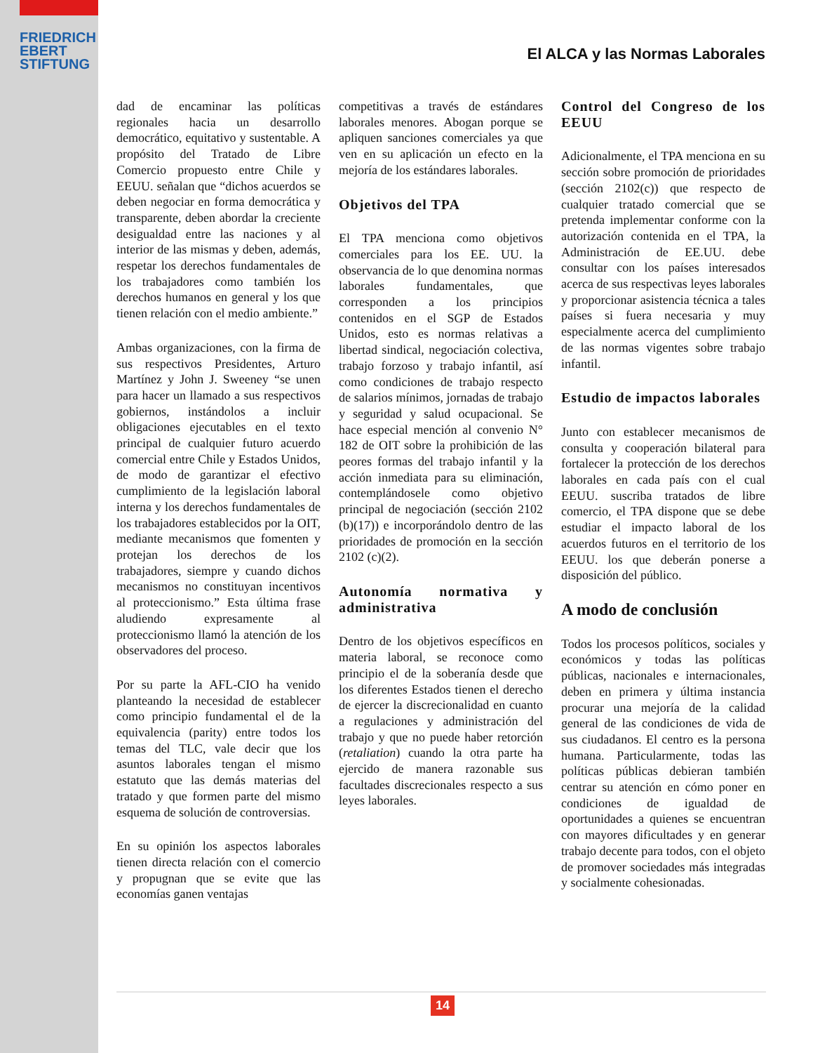FRIEDRICH
EBERT
STIFTUNG
El ALCA y las Normas Laborales
dad de encaminar las políticas regionales hacia un desarrollo democrático, equitativo y sustentable. A propósito del Tratado de Libre Comercio propuesto entre Chile y EEUU. señalan que “dichos acuerdos se deben negociar en forma democrática y transparente, deben abordar la creciente desigualdad entre las naciones y al interior de las mismas y deben, además, respetar los derechos fundamentales de los trabajadores como también los derechos humanos en general y los que tienen relación con el medio ambiente.”
Ambas organizaciones, con la firma de sus respectivos Presidentes, Arturo Martínez y John J. Sweeney “se unen para hacer un llamado a sus respectivos gobiernos, instándolos a incluir obligaciones ejecutables en el texto principal de cualquier futuro acuerdo comercial entre Chile y Estados Unidos, de modo de garantizar el efectivo cumplimiento de la legislación laboral interna y los derechos fundamentales de los trabajadores establecidos por la OIT, mediante mecanismos que fomenten y protejan los derechos de los trabajadores, siempre y cuando dichos mecanismos no constituyan incentivos al proteccionismo.” Esta última frase aludiendo expresamente al proteccionismo llamó la atención de los observadores del proceso.
Por su parte la AFL-CIO ha venido planteando la necesidad de establecer como principio fundamental el de la equivalencia (parity) entre todos los temas del TLC, vale decir que los asuntos laborales tengan el mismo estatuto que las demás materias del tratado y que formen parte del mismo esquema de solución de controversias.
En su opinión los aspectos laborales tienen directa relación con el comercio y propugnan que se evite que las economías ganen ventajas
competitivas a través de estándares laborales menores. Abogan porque se apliquen sanciones comerciales ya que ven en su aplicación un efecto en la mejoría de los estándares laborales.
Objetivos del TPA
El TPA menciona como objetivos comerciales para los EE. UU. la observancia de lo que denomina normas laborales fundamentales, que corresponden a los principios contenidos en el SGP de Estados Unidos, esto es normas relativas a libertad sindical, negociación colectiva, trabajo forzoso y trabajo infantil, así como condiciones de trabajo respecto de salarios mínimos, jornadas de trabajo y seguridad y salud ocupacional. Se hace especial mención al convenio N° 182 de OIT sobre la prohibición de las peores formas del trabajo infantil y la acción inmediata para su eliminación, contemplándosele como objetivo principal de negociación (sección 2102 (b)(17)) e incorporándolo dentro de las prioridades de promoción en la sección 2102 (c)(2).
Autonomía normativa y administrativa
Dentro de los objetivos específicos en materia laboral, se reconoce como principio el de la soberanía desde que los diferentes Estados tienen el derecho de ejercer la discrecionalidad en cuanto a regulaciones y administración del trabajo y que no puede haber retorción (retaliation) cuando la otra parte ha ejercido de manera razonable sus facultades discrecionales respecto a sus leyes laborales.
Control del Congreso de los EEUU
Adicionalmente, el TPA menciona en su sección sobre promoción de prioridades (sección 2102(c)) que respecto de cualquier tratado comercial que se pretenda implementar conforme con la autorización contenida en el TPA, la Administración de EE.UU. debe consultar con los países interesados acerca de sus respectivas leyes laborales y proporcionar asistencia técnica a tales países si fuera necesaria y muy especialmente acerca del cumplimiento de las normas vigentes sobre trabajo infantil.
Estudio de impactos laborales
Junto con establecer mecanismos de consulta y cooperación bilateral para fortalecer la protección de los derechos laborales en cada país con el cual EEUU. suscriba tratados de libre comercio, el TPA dispone que se debe estudiar el impacto laboral de los acuerdos futuros en el territorio de los EEUU. los que deberán ponerse a disposición del público.
A modo de conclusión
Todos los procesos políticos, sociales y económicos y todas las políticas públicas, nacionales e internacionales, deben en primera y última instancia procurar una mejoría de la calidad general de las condiciones de vida de sus ciudadanos. El centro es la persona humana. Particularmente, todas las políticas públicas debieran también centrar su atención en cómo poner en condiciones de igualdad de oportunidades a quienes se encuentran con mayores dificultades y en generar trabajo decente para todos, con el objeto de promover sociedades más integradas y socialmente cohesionadas.
14